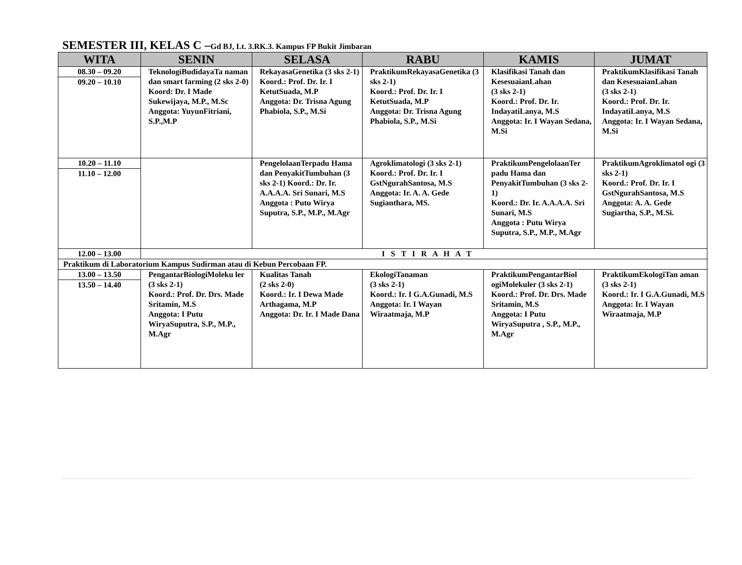SEMESTER III, KELAS C –Gd BJ, Lt. 3.RK.3. Kampus FP Bukit Jimbaran
| WITA | SENIN | SELASA | RABU | KAMIS | JUMAT |
| --- | --- | --- | --- | --- | --- |
| 08.30 – 09.20 09.20 – 10.10 | TeknologiBudidayaTa naman dan smart farming (2 sks 2-0) Koord: Dr. I Made Sukewijaya, M.P., M.Sc Anggota: YuyunFitriani, S.P.,M.P | RekayasaGenetika (3 sks 2-1) Koord.: Prof. Dr. Ir. I KetutSuada, M.P Anggota: Dr. Trisna Agung Phabiola, S.P., M.Si | PraktikumRekayasaGenetika (3 sks 2-1) Koord.: Prof. Dr. Ir. I KetutSuada, M.P Anggota: Dr. Trisna Agung Phabiola, S.P., M.Si | Klasifikasi Tanah dan KesesuaianLahan (3 sks 2-1) Koord.: Prof. Dr. Ir. IndayatiLanya, M.S Anggota: Ir. I Wayan Sedana, M.Si | PraktikumKlasifikasi Tanah dan KesesuaianLahan (3 sks 2-1) Koord.: Prof. Dr. Ir. IndayatiLanya, M.S Anggota: Ir. I Wayan Sedana, M.Si |
| 10.20 – 11.10 11.10 – 12.00 | | PengelolaanTerpadu Hama dan PenyakitTumbuhan (3 sks 2-1) Koord.: Dr. Ir. A.A.A.A. Sri Sunari, M.S Anggota : Putu Wirya Suputra, S.P., M.P., M.Agr | Agroklimatologi (3 sks 2-1) Koord.: Prof. Dr. Ir. I GstNgurahSantosa, M.S Anggota: Ir. A. A. Gede Sugianthara, MS. | PraktikumPengelolaanTer padu Hama dan PenyakitTumbuhan (3 sks 2-1) Koord.: Dr. Ir. A.A.A.A. Sri Sunari, M.S Anggota : Putu Wirya Suputra, S.P., M.P., M.Agr | PraktikumAgroklimatol ogi (3 sks 2-1) Koord.: Prof. Dr. Ir. I GstNgurahSantosa, M.S Anggota: A. A. Gede Sugiartha, S.P., M.Si. |
| 12.00 – 13.00 | I S T I R A H A T | | | | |
| Praktikum di Laboratorium Kampus Sudirman atau di Kebun Percobaan FP. | | | | | |
| 13.00 – 13.50 13.50 – 14.40 | PengantarBiologiMoleku ler (3 sks 2-1) Koord.: Prof. Dr. Drs. Made Sritamin, M.S Anggota: I Putu WiryaSuputra, S.P., M.P., M.Agr | Kualitas Tanah (2 sks 2-0) Koord.: Ir. I Dewa Made Arthagama, M.P Anggota: Dr. Ir. I Made Dana | EkologiTanaman (3 sks 2-1) Koord.: Ir. I G.A.Gunadi, M.S Anggota: Ir. I Wayan Wiraatmaja, M.P | PraktikumPengantarBiol ogiMolekuler (3 sks 2-1) Koord.: Prof. Dr. Drs. Made Sritamin, M.S Anggota: I Putu WiryaSuputra , S.P., M.P., M.Agr | PraktikumEkologiTan aman (3 sks 2-1) Koord.: Ir. I G.A.Gunadi, M.S Anggota: Ir. I Wayan Wiraatmaja, M.P |